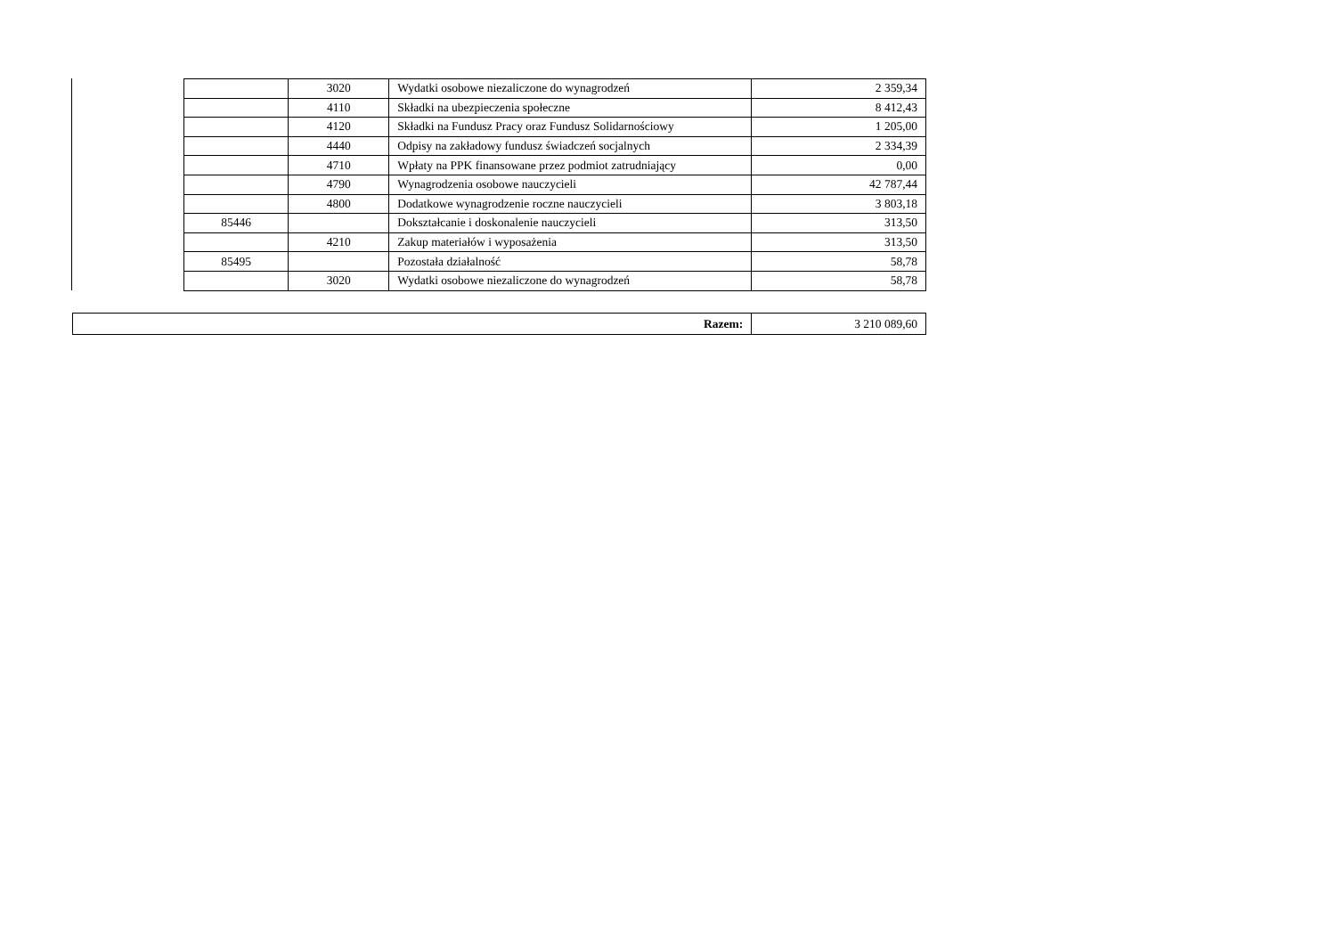| | 3020 | Wydatki osobowe niezaliczone do wynagrodzeń | 2 359,34 |
| | 4110 | Składki na ubezpieczenia społeczne | 8 412,43 |
| | 4120 | Składki na Fundusz Pracy oraz Fundusz Solidarnościowy | 1 205,00 |
| | 4440 | Odpisy na zakładowy fundusz świadczeń socjalnych | 2 334,39 |
| | 4710 | Wpłaty na PPK finansowane przez podmiot zatrudniający | 0,00 |
| | 4790 | Wynagrodzenia osobowe nauczycieli | 42 787,44 |
| | 4800 | Dodatkowe wynagrodzenie roczne nauczycieli | 3 803,18 |
| 85446 | | Dokształcanie i doskonalenie nauczycieli | 313,50 |
| | 4210 | Zakup materiałów i wyposażenia | 313,50 |
| 85495 | | Pozostała działalność | 58,78 |
| | 3020 | Wydatki osobowe niezaliczone do wynagrodzeń | 58,78 |
| Razem: | 3 210 089,60 |